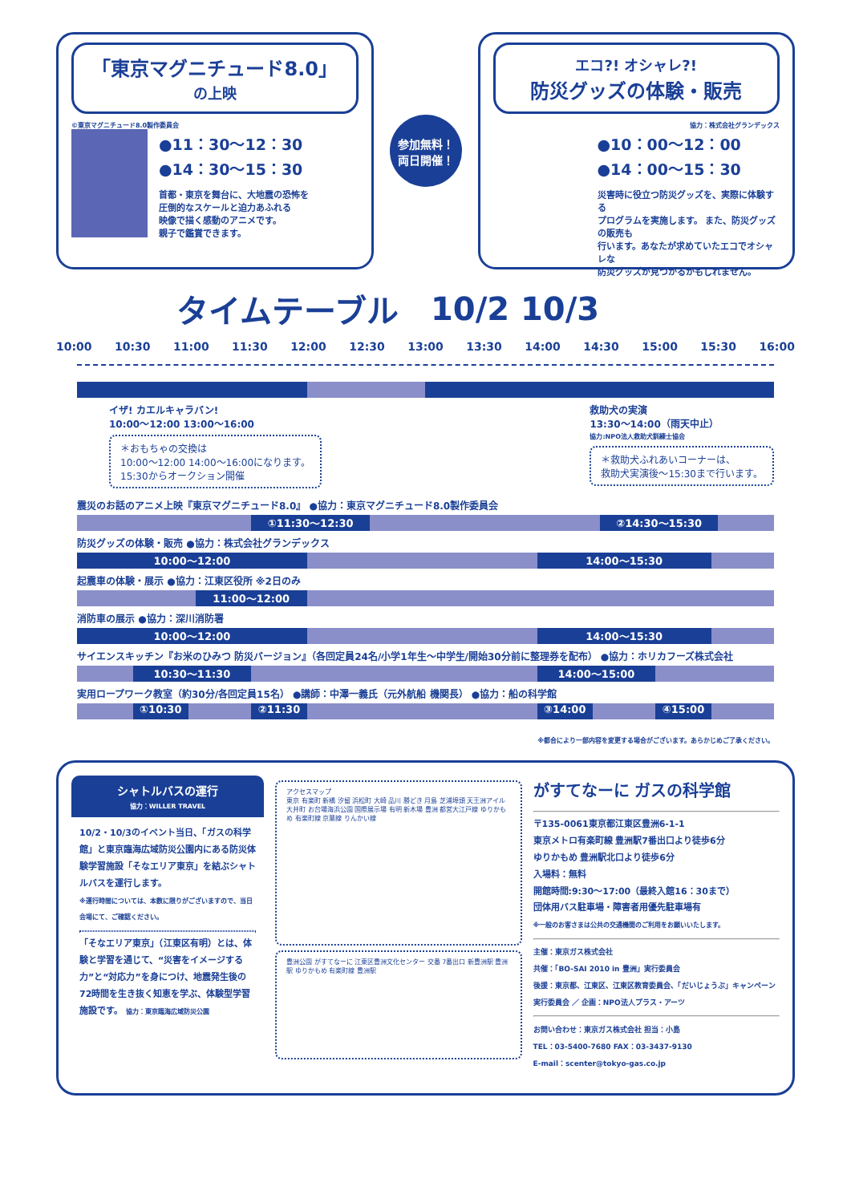「東京マグニチュード8.0」
の上映
©東京マグニチュード8.0製作委員会
●11：30〜12：30
●14：30〜15：30
首都・東京を舞台に、大地震の恐怖を
圧倒的なスケールと迫力あふれる
映像で描く感動のアニメです。
親子で鑑賞できます。
参加無料！
両日開催！
エコ?! オシャレ?!
防災グッズの体験・販売
協力：株式会社グランデックス
●10：00〜12：00
●14：00〜15：30
災害時に役立つ防災グッズを、実際に体験する
プログラムを実施します。 また、防災グッズの販売も
行います。あなたが求めていたエコでオシャレな
防災グッズが見つかるかもしれません。
タイムテーブル 10/2 10/3
10:00 10:30 11:00 11:30 12:00 12:30 13:00 13:30 14:00 14:30 15:00 15:30 16:00
イザ! カエルキャラバン!
10:00〜12:00 13:00〜16:00
＊おもちゃの交換は
10:00〜12:00 14:00〜16:00になります。
15:30からオークション開催
救助犬の実演
13:30〜14:00（雨天中止）
協力:NPO法人救助犬訓練士協会
＊救助犬ふれあいコーナーは、
救助犬実演後〜15:30まで行います。
震災のお話のアニメ上映『東京マグニチュード8.0』 ●協力：東京マグニチュード8.0製作委員会
①11:30〜12:30 ②14:30〜15:30
防災グッズの体験・販売 ●協力：株式会社グランデックス
10:00〜12:00 14:00〜15:30
起震車の体験・展示 ●協力：江東区役所 ※2日のみ
11:00〜12:00
消防車の展示 ●協力：深川消防署
10:00〜12:00 14:00〜15:30
サイエンスキッチン『お米のひみつ 防災バージョン』（各回定員24名/小学1年生〜中学生/開始30分前に整理券を配布） ●協力：ホリカフーズ株式会社
10:30〜11:30 14:00〜15:00
実用ロープワーク教室（約30分/各回定員15名） ●講師：中澤一義氏（元外航船 機関長） ●協力：船の科学館
①10:30 ②11:30 ③14:00 ④15:00
※都合により一部内容を変更する場合がございます。あらかじめご了承ください。
シャトルバスの運行
協力：WILLER TRAVEL
10/2・10/3のイベント当日、「ガスの科学館」と東京臨海広域防災公園内にある防災体験学習施設「そなエリア東京」を結ぶシャトルバスを運行します。
※運行時間については、本数に限りがございますので、当日会場にて、ご確認ください。
「そなエリア東京」（江東区有明）とは、体験と学習を通じて、“災害をイメージする力”と“対応力”を身につけ、地震発生後の72時間を生き抜く知恵を学ぶ、体験型学習施設です。 協力：東京臨海広域防災公園
アクセスマップ
東京 有楽町 新橋 汐留 浜松町 大崎 品川 勝どき 月島 芝浦埠頭 天王洲アイル 大井町 お台場海浜公園 国際展示場 有明 新木場 豊洲 都営大江戸線 ゆりかもめ 有楽町線 京葉線 りんかい線
豊洲公園 がすてなーに 江東区豊洲文化センター 交番 7番出口 新豊洲駅 豊洲駅 ゆりかもめ 有楽町線 豊洲駅
がすてなーに ガスの科学館
〒135-0061東京都江東区豊洲6-1-1
東京メトロ有楽町線 豊洲駅7番出口より徒歩6分
ゆりかもめ 豊洲駅北口より徒歩6分
入場料：無料
開館時間:9:30〜17:00（最終入館16：30まで）
団体用バス駐車場・障害者用優先駐車場有
※一般のお客さまは公共の交通機関のご利用をお願いいたします。
主催：東京ガス株式会社
共催：「BO-SAI 2010 in 豊洲」実行委員会
後援：東京都、江東区、江東区教育委員会、「だいじょうぶ」キャンペーン実行委員会 ／ 企画：NPO法人プラス・アーツ
お問い合わせ：東京ガス株式会社 担当：小島
TEL：03-5400-7680 FAX：03-3437-9130
E-mail：scenter@tokyo-gas.co.jp